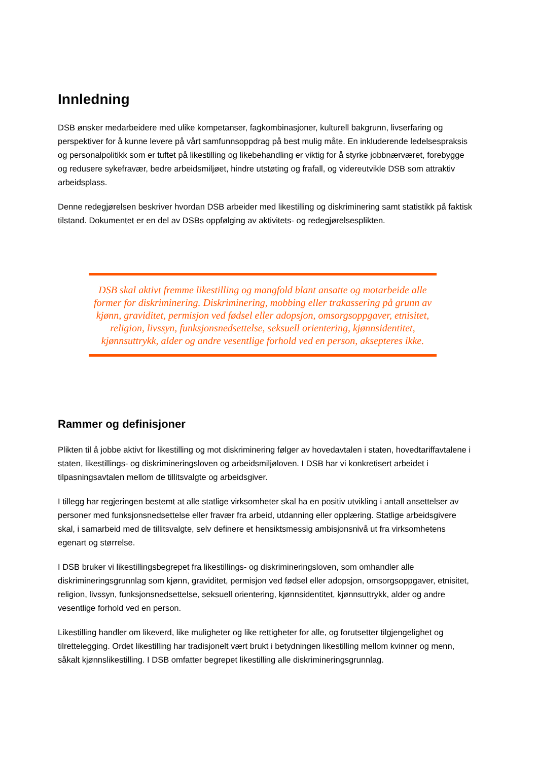Innledning
DSB ønsker medarbeidere med ulike kompetanser, fagkombinasjoner, kulturell bakgrunn, livserfaring og perspektiver for å kunne levere på vårt samfunnsoppdrag på best mulig måte. En inkluderende ledelsespraksis og personalpolitikk som er tuftet på likestilling og likebehandling er viktig for å styrke jobbnærværet, forebygge og redusere sykefravær, bedre arbeidsmiljøet, hindre utstøting og frafall, og videreutvikle DSB som attraktiv arbeidsplass.
Denne redegjørelsen beskriver hvordan DSB arbeider med likestilling og diskriminering samt statistikk på faktisk tilstand. Dokumentet er en del av DSBs oppfølging av aktivitets- og redegjørelsesplikten.
DSB skal aktivt fremme likestilling og mangfold blant ansatte og motarbeide alle former for diskriminering. Diskriminering, mobbing eller trakassering på grunn av kjønn, graviditet, permisjon ved fødsel eller adopsjon, omsorgsoppgaver, etnisitet, religion, livssyn, funksjonsnedsettelse, seksuell orientering, kjønnsidentitet, kjønnsuttrykk, alder og andre vesentlige forhold ved en person, aksepteres ikke.
Rammer og definisjoner
Plikten til å jobbe aktivt for likestilling og mot diskriminering følger av hovedavtalen i staten, hovedtariffavtalene i staten, likestillings- og diskrimineringsloven og arbeidsmiljøloven. I DSB har vi konkretisert arbeidet i tilpasningsavtalen mellom de tillitsvalgte og arbeidsgiver.
I tillegg har regjeringen bestemt at alle statlige virksomheter skal ha en positiv utvikling i antall ansettelser av personer med funksjonsnedsettelse eller fravær fra arbeid, utdanning eller opplæring. Statlige arbeidsgivere skal, i samarbeid med de tillitsvalgte, selv definere et hensiktsmessig ambisjonsnivå ut fra virksomhetens egenart og størrelse.
I DSB bruker vi likestillingsbegrepet fra likestillings- og diskrimineringsloven, som omhandler alle diskrimineringsgrunnlag som kjønn, graviditet, permisjon ved fødsel eller adopsjon, omsorgsoppgaver, etnisitet, religion, livssyn, funksjonsnedsettelse, seksuell orientering, kjønnsidentitet, kjønnsuttrykk, alder og andre vesentlige forhold ved en person.
Likestilling handler om likeverd, like muligheter og like rettigheter for alle, og forutsetter tilgjengelighet og tilrettelegging. Ordet likestilling har tradisjonelt vært brukt i betydningen likestilling mellom kvinner og menn, såkalt kjønnslikestilling. I DSB omfatter begrepet likestilling alle diskrimineringsgrunnlag.